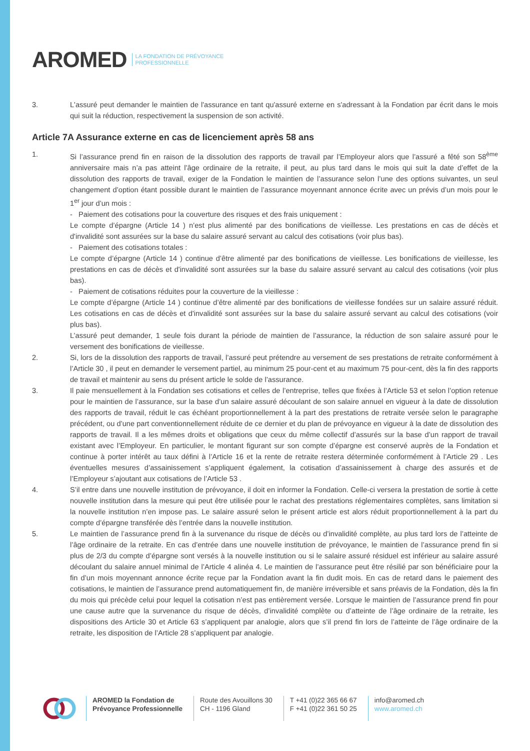AROMED LA FONDATION DE PRÉVOYANCE
PROFESSIONNELLE
3. L'assuré peut demander le maintien de l'assurance en tant qu'assuré externe en s'adressant à la Fondation par écrit dans le mois qui suit la réduction, respectivement la suspension de son activité.
Article 7A Assurance externe en cas de licenciement après 58 ans
1. Si l’assurance prend fin en raison de la dissolution des rapports de travail par l’Employeur alors que l’assuré a fêté son 58<sup>ème</sup> anniversaire mais n’a pas atteint l’âge ordinaire de la retraite, il peut, au plus tard dans le mois qui suit la date d’effet de la dissolution des rapports de travail, exiger de la Fondation le maintien de l’assurance selon l’une des options suivantes, un seul changement d’option étant possible durant le maintien de l’assurance moyennant annonce écrite avec un prévis d’un mois pour le 1<sup>er</sup> jour d’un mois :
- Paiement des cotisations pour la couverture des risques et des frais uniquement :
Le compte d’épargne (Article 14 ) n’est plus alimenté par des bonifications de vieillesse. Les prestations en cas de décès et d'invalidité sont assurées sur la base du salaire assuré servant au calcul des cotisations (voir plus bas).
- Paiement des cotisations totales :
Le compte d’épargne (Article 14 ) continue d’être alimenté par des bonifications de vieillesse. Les bonifications de vieillesse, les prestations en cas de décès et d'invalidité sont assurées sur la base du salaire assuré servant au calcul des cotisations (voir plus bas).
- Paiement de cotisations réduites pour la couverture de la vieillesse :
Le compte d’épargne (Article 14 ) continue d’être alimenté par des bonifications de vieillesse fondées sur un salaire assuré réduit. Les cotisations en cas de décès et d'invalidité sont assurées sur la base du salaire assuré servant au calcul des cotisations (voir plus bas).
L’assuré peut demander, 1 seule fois durant la période de maintien de l’assurance, la réduction de son salaire assuré pour le versement des bonifications de vieillesse.
2. Si, lors de la dissolution des rapports de travail, l’assuré peut prétendre au versement de ses prestations de retraite conformément à l’Article 30 , il peut en demander le versement partiel, au minimum 25 pour-cent et au maximum 75 pour-cent, dès la fin des rapports de travail et maintenir au sens du présent article le solde de l’assurance.
3. Il paie mensuellement à la Fondation ses cotisations et celles de l’entreprise, telles que fixées à l’Article 53 et selon l’option retenue pour le maintien de l’assurance, sur la base d’un salaire assuré découlant de son salaire annuel en vigueur à la date de dissolution des rapports de travail, réduit le cas échéant proportionnellement à la part des prestations de retraite versée selon le paragraphe précédent, ou d’une part conventionnellement réduite de ce dernier et du plan de prévoyance en vigueur à la date de dissolution des rapports de travail. Il a les mêmes droits et obligations que ceux du même collectif d’assurés sur la base d’un rapport de travail existant avec l’Employeur. En particulier, le montant figurant sur son compte d’épargne est conservé auprès de la Fondation et continue à porter intérêt au taux défini à l’Article 16 et la rente de retraite restera déterminée conformément à l’Article 29 . Les éventuelles mesures d’assainissement s’appliquent également, la cotisation d’assainissement à charge des assurés et de l’Employeur s’ajoutant aux cotisations de l’Article 53 .
4. S’il entre dans une nouvelle institution de prévoyance, il doit en informer la Fondation. Celle-ci versera la prestation de sortie à cette nouvelle institution dans la mesure qui peut être utilisée pour le rachat des prestations réglementaires complètes, sans limitation si la nouvelle institution n’en impose pas. Le salaire assuré selon le présent article est alors réduit proportionnellement à la part du compte d’épargne transférée dès l’entrée dans la nouvelle institution.
5. Le maintien de l’assurance prend fin à la survenance du risque de décès ou d’invalidité complète, au plus tard lors de l’atteinte de l’âge ordinaire de la retraite. En cas d’entrée dans une nouvelle institution de prévoyance, le maintien de l’assurance prend fin si plus de 2/3 du compte d’épargne sont versés à la nouvelle institution ou si le salaire assuré résiduel est inférieur au salaire assuré découlant du salaire annuel minimal de l’Article 4 alinéa 4. Le maintien de l’assurance peut être résilié par son bénéficiaire pour la fin d’un mois moyennant annonce écrite reçue par la Fondation avant la fin dudit mois. En cas de retard dans le paiement des cotisations, le maintien de l’assurance prend automatiquement fin, de manière irréversible et sans préavis de la Fondation, dès la fin du mois qui précède celui pour lequel la cotisation n’est pas entièrement versée. Lorsque le maintien de l’assurance prend fin pour une cause autre que la survenance du risque de décès, d’invalidité complète ou d’atteinte de l’âge ordinaire de la retraite, les dispositions des Article 30 et Article 63 s’appliquent par analogie, alors que s’il prend fin lors de l’atteinte de l’âge ordinaire de la retraite, les disposition de l’Article 28 s’appliquent par analogie.
AROMED la Fondation de
Prévoyance Professionnelle
Route des Avouillons 30
CH - 1196 Gland
T +41 (0)22 365 66 67
F +41 (0)22 361 50 25
info@aromed.ch
www.aromed.ch